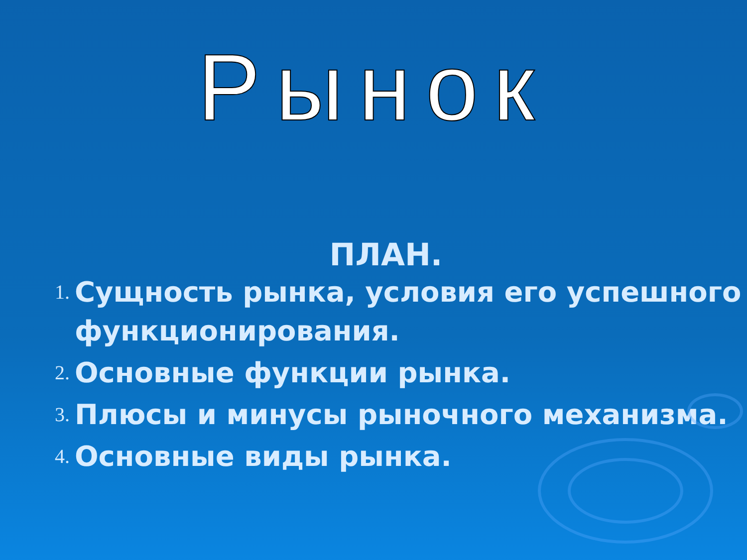Рынок
ПЛАН.
1. Сущность рынка, условия его успешного функционирования.
2. Основные функции рынка.
3. Плюсы и минусы рыночного механизма.
4. Основные виды рынка.